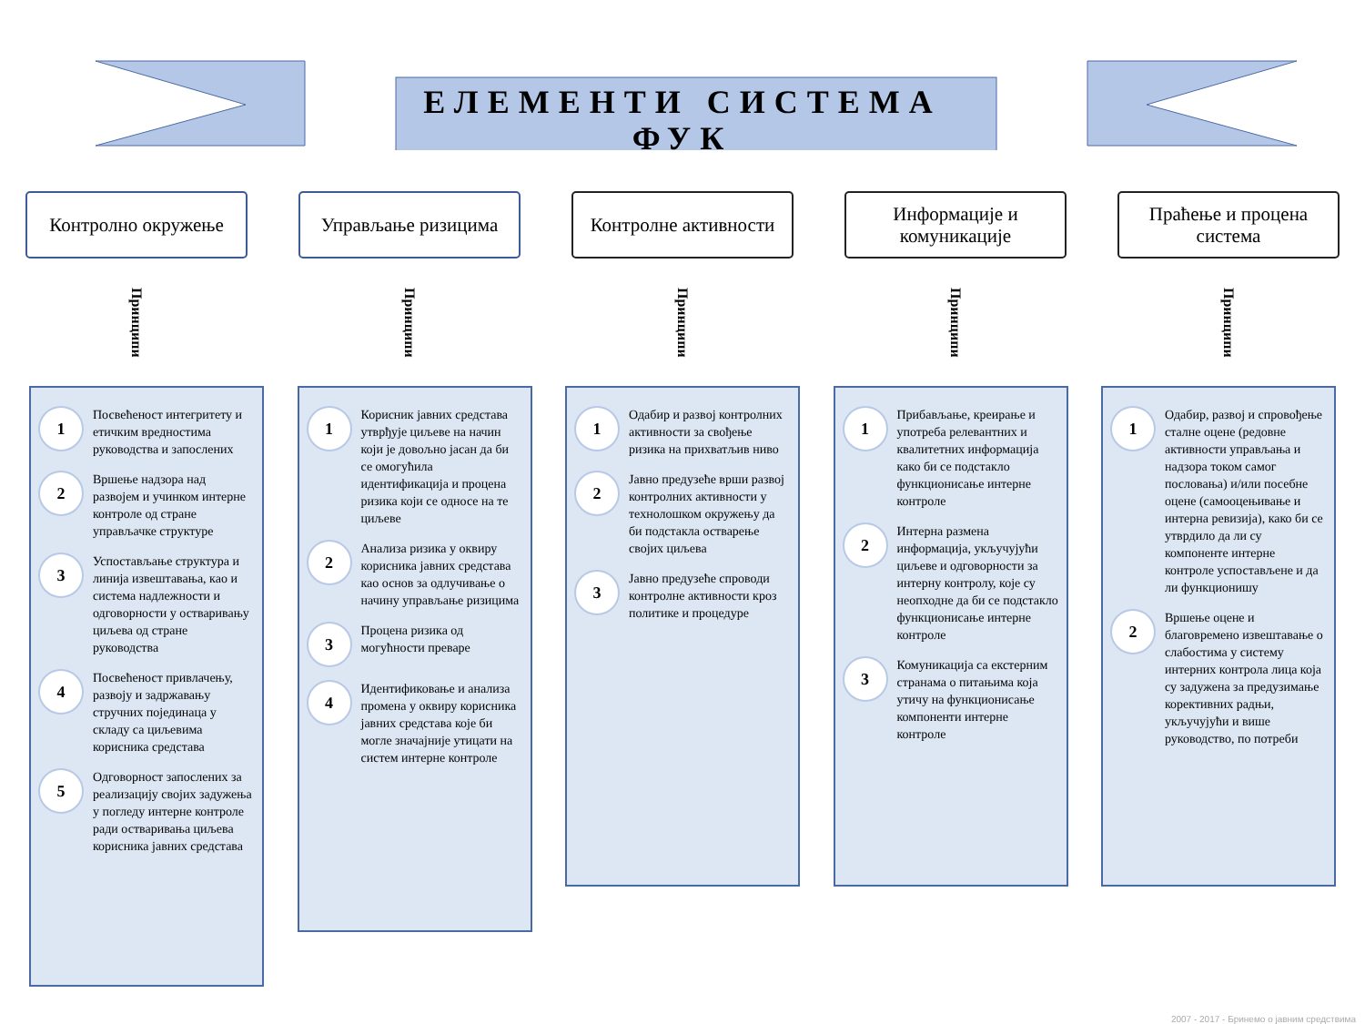ЕЛЕМЕНТИ СИСТЕМА
ФУК
Контролно окружење
Принципи
Управљање ризицима
Принципи
Контролне активности
Принципи
Информације и комуникације
Принципи
Праћење и процена система
Принципи
1
Посвећеност интегритету и етичким вредностима руководства и запослених
2
Вршење надзора над развојем и учинком интерне контроле од стране управљачке структуре
3
Успостављање структура и линија извештавања, као и система надлежности и одговорности у остваривању циљева од стране руководства
4
Посвећеност привлачењу, развоју и задржавању стручних појединаца у складу са циљевима корисника средстава
5
Одговорност запослених за реализацију својих задужења у погледу интерне контроле ради остваривања циљева корисника јавних средстава
1
Корисник јавних средстава утврђује циљеве на начин који је довољно јасан да би се омогућила идентификација и процена ризика који се односе на те циљеве
2
Анализа ризика у оквиру корисника јавних средстава као основ за одлучивање о начину управљање ризицима
3
Процена ризика од могућности преваре
4
Идентификовање и анализа промена у оквиру корисника јавних средстава које би могле значајније утицати на систем интерне контроле
1
Одабир и развој контролних активности за свођење ризика на прихватљив ниво
2
Јавно предузеће врши развој контролних активности у технолошком окружењу да би подстакла остварење својих циљева
3
Јавно предузеће спроводи контролне активности кроз политике и процедуре
1
Прибављање, креирање и употреба релевантних и квалитетних информација како би се подстакло функционисање интерне контроле
2
Интерна размена информација, укључујући циљеве и одговорности за интерну контролу, које су неопходне да би се подстакло функционисање интерне контроле
3
Комуникација са екстерним странама о питањима која утичу на функционисање компоненти интерне контроле
1
Одабир, развој и спровођење сталне оцене (редовне активности управљања и надзора током самог пословања) и/или посебне оцене (самооцењивање и интерна ревизија), како би се утврдило да ли су компоненте интерне контроле успостављене и да ли функционишу
2
Вршење оцене и благовремено извештавање о слабостима у систему интерних контрола лица која су задужена за предузимање корективних радњи, укључујући и више руководство, по потреби
2007 - 2017 - Бринемо о јавним средствима